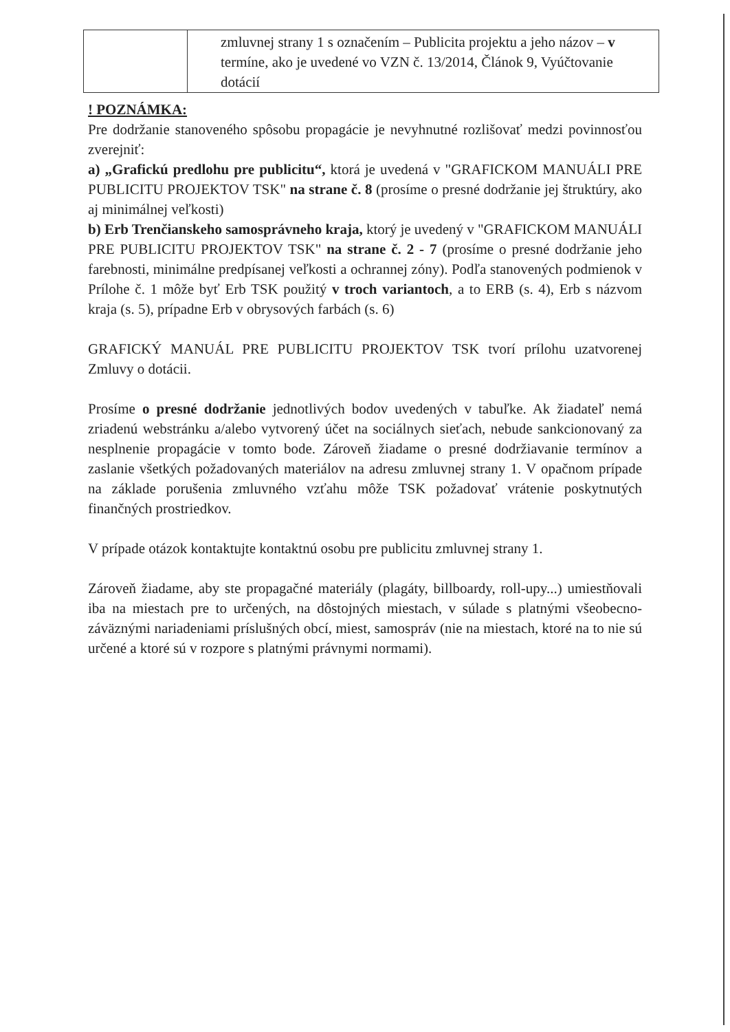| | zmluvnej strany 1 s označením – Publicita projektu a jeho názov – v termíne, ako je uvedené vo VZN č. 13/2014, Článok 9, Vyúčtovanie dotácií |
! POZNÁMKA:
Pre dodržanie stanoveného spôsobu propagácie je nevyhnutné rozlišovať medzi povinnosťou zverejniť:
a) „Grafickú predlohu pre publicitu“, ktorá je uvedená v "GRAFICKOM MANUÁLI PRE PUBLICITU PROJEKTOV TSK" na strane č. 8 (prosíme o presné dodržanie jej štruktúry, ako aj minimálnej veľkosti)
b) Erb Trenčianskeho samosprávneho kraja, ktorý je uvedený v "GRAFICKOM MANUÁLI PRE PUBLICITU PROJEKTOV TSK" na strane č. 2 - 7 (prosíme o presné dodržanie jeho farebnosti, minimálne predpísanej veľkosti a ochrannej zóny). Podľa stanovených podmienok v Prílohe č. 1 môže byť Erb TSK použitý v troch variantoch, a to ERB (s. 4), Erb s názvom kraja (s. 5), prípadne Erb v obrysových farbách (s. 6)
GRAFICKÝ MANUÁL PRE PUBLICITU PROJEKTOV TSK tvorí prílohu uzatvorenej Zmluvy o dotácii.
Prosíme o presné dodržanie jednotlivých bodov uvedených v tabuľke. Ak žiadateľ nemá zriadenú webstránku a/alebo vytvorený účet na sociálnych sieťach, nebude sankcionovaný za nesplnenie propagácie v tomto bode. Zároveň žiadame o presné dodržiavanie termínov a zaslanie všetkých požadovaných materiálov na adresu zmluvnej strany 1. V opačnom prípade na základe porušenia zmluvného vzťahu môže TSK požadovať vrátenie poskytnutých finančných prostriedkov.
V prípade otázok kontaktujte kontaktnú osobu pre publicitu zmluvnej strany 1.
Zároveň žiadame, aby ste propagačné materiály (plagáty, billboardy, roll-upy...) umiestňovali iba na miestach pre to určených, na dôstojných miestach, v súlade s platnými všeobecno-záväznými nariadeniami príslušných obcí, miest, samospráv (nie na miestach, ktoré na to nie sú určené a ktoré sú v rozpore s platnými právnymi normami).